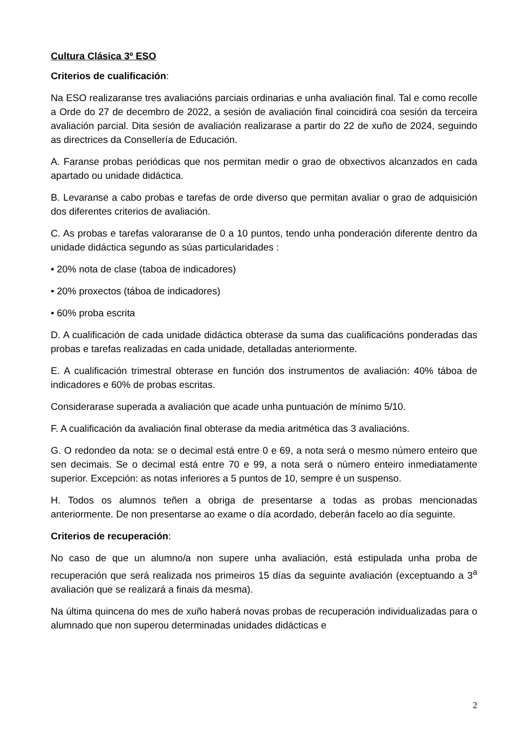Cultura Clásica 3º ESO
Criterios de cualificación:
Na ESO realizaranse tres avaliacións parciais ordinarias e unha avaliación final. Tal e como recolle a Orde do 27 de decembro de 2022, a sesión de avaliación final coincidirá coa sesión da terceira avaliación parcial. Dita sesión de avaliación realizarase a partir do 22 de xuño de 2024, seguindo as directrices da Consellería de Educación.
A. Faranse probas periódicas que nos permitan medir o grao de obxectivos alcanzados en cada apartado ou unidade didáctica.
B. Levaranse a cabo probas e tarefas de orde diverso que permitan avaliar o grao de adquisición dos diferentes criterios de avaliación.
C. As probas e tarefas valoraranse de 0 a 10 puntos, tendo unha ponderación diferente dentro da unidade didáctica segundo as súas particularidades :
• 20% nota de clase (taboa de indicadores)
• 20% proxectos (táboa de indicadores)
• 60% proba escrita
D. A cualificación de cada unidade didáctica obterase da suma das cualificacións ponderadas das probas e tarefas realizadas en cada unidade, detalladas anteriormente.
E. A cualificación trimestral obterase en función dos instrumentos de avaliación: 40% táboa de indicadores e 60% de probas escritas.
Considerarase superada a avaliación que acade unha puntuación de mínimo 5/10.
F. A cualificación da avaliación final obterase da media aritmética das 3 avaliacións.
G. O redondeo da nota: se o decimal está entre 0 e 69, a nota será o mesmo número enteiro que sen decimais. Se o decimal está entre 70 e 99, a nota será o número enteiro inmediatamente superior. Excepción: as notas inferiores a 5 puntos de 10, sempre é un suspenso.
H. Todos os alumnos teñen a obriga de presentarse a todas as probas mencionadas anteriormente. De non presentarse ao exame o día acordado, deberán facelo ao día seguinte.
Criterios de recuperación:
No caso de que un alumno/a non supere unha avaliación, está estipulada unha proba de recuperación que será realizada nos primeiros 15 días da seguinte avaliación (exceptuando a 3<sup>a</sup> avaliación que se realizará a finais da mesma).
Na última quincena do mes de xuño haberá novas probas de recuperación individualizadas para o alumnado que non superou determinadas unidades didácticas e
2